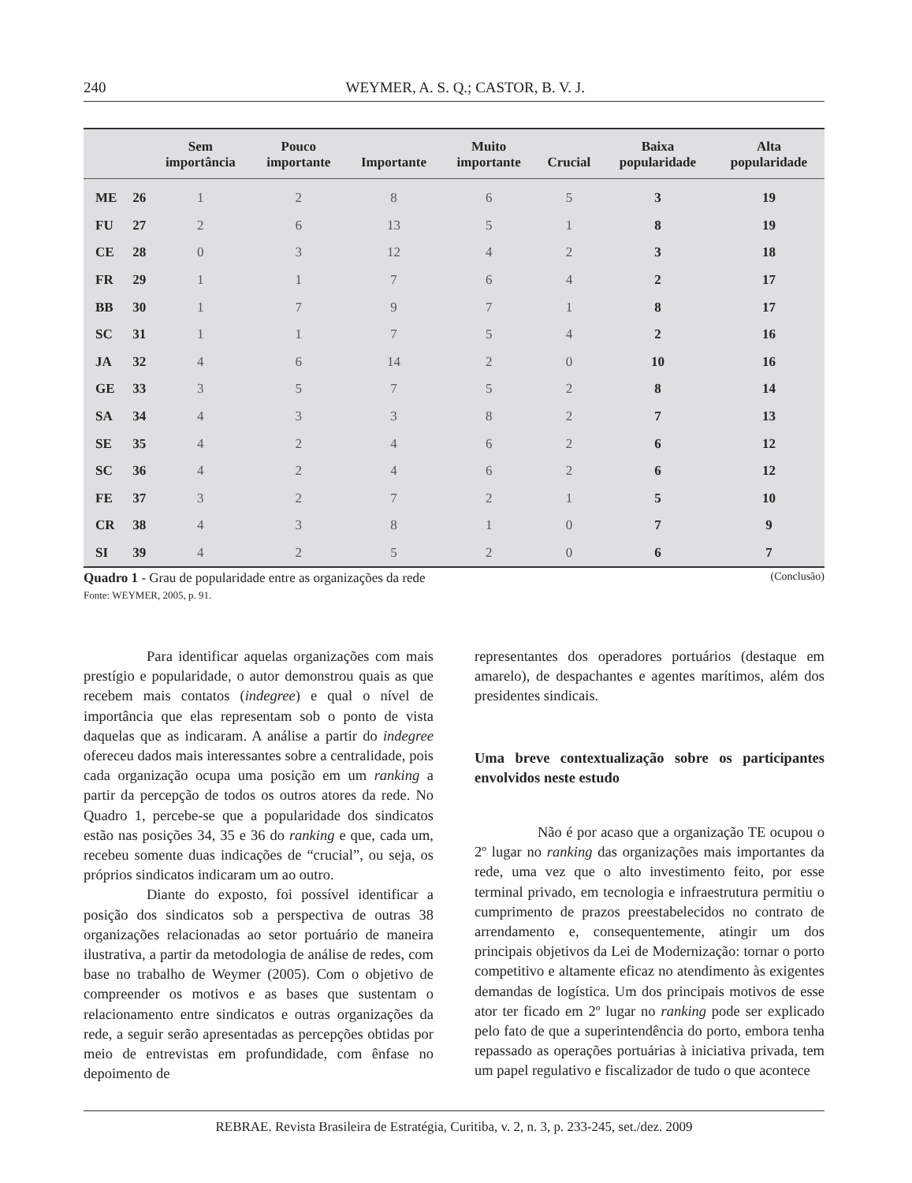240 WEYMER, A. S. Q.; CASTOR, B. V. J.
| | | Sem importância | Pouco importante | Importante | Muito importante | Crucial | Baixa popularidade | Alta popularidade |
| --- | --- | --- | --- | --- | --- | --- | --- | --- |
| ME | 26 | 1 | 2 | 8 | 6 | 5 | 3 | 19 |
| FU | 27 | 2 | 6 | 13 | 5 | 1 | 8 | 19 |
| CE | 28 | 0 | 3 | 12 | 4 | 2 | 3 | 18 |
| FR | 29 | 1 | 1 | 7 | 6 | 4 | 2 | 17 |
| BB | 30 | 1 | 7 | 9 | 7 | 1 | 8 | 17 |
| SC | 31 | 1 | 1 | 7 | 5 | 4 | 2 | 16 |
| JA | 32 | 4 | 6 | 14 | 2 | 0 | 10 | 16 |
| GE | 33 | 3 | 5 | 7 | 5 | 2 | 8 | 14 |
| SA | 34 | 4 | 3 | 3 | 8 | 2 | 7 | 13 |
| SE | 35 | 4 | 2 | 4 | 6 | 2 | 6 | 12 |
| SC | 36 | 4 | 2 | 4 | 6 | 2 | 6 | 12 |
| FE | 37 | 3 | 2 | 7 | 2 | 1 | 5 | 10 |
| CR | 38 | 4 | 3 | 8 | 1 | 0 | 7 | 9 |
| SI | 39 | 4 | 2 | 5 | 2 | 0 | 6 | 7 |
(Conclusão) Quadro 1 - Grau de popularidade entre as organizações da rede
Fonte: WEYMER, 2005, p. 91.
Para identificar aquelas organizações com mais prestígio e popularidade, o autor demonstrou quais as que recebem mais contatos (indegree) e qual o nível de importância que elas representam sob o ponto de vista daquelas que as indicaram. A análise a partir do indegree ofereceu dados mais interessantes sobre a centralidade, pois cada organização ocupa uma posição em um ranking a partir da percepção de todos os outros atores da rede. No Quadro 1, percebe-se que a popularidade dos sindicatos estão nas posições 34, 35 e 36 do ranking e que, cada um, recebeu somente duas indicações de “crucial”, ou seja, os próprios sindicatos indicaram um ao outro.
Diante do exposto, foi possível identificar a posição dos sindicatos sob a perspectiva de outras 38 organizações relacionadas ao setor portuário de maneira ilustrativa, a partir da metodologia de análise de redes, com base no trabalho de Weymer (2005). Com o objetivo de compreender os motivos e as bases que sustentam o relacionamento entre sindicatos e outras organizações da rede, a seguir serão apresentadas as percepções obtidas por meio de entrevistas em profundidade, com ênfase no depoimento de
representantes dos operadores portuários (destaque em amarelo), de despachantes e agentes marítimos, além dos presidentes sindicais.
Uma breve contextualização sobre os participantes envolvidos neste estudo
Não é por acaso que a organização TE ocupou o 2º lugar no ranking das organizações mais importantes da rede, uma vez que o alto investimento feito, por esse terminal privado, em tecnologia e infraestrutura permitiu o cumprimento de prazos preestabelecidos no contrato de arrendamento e, consequentemente, atingir um dos principais objetivos da Lei de Modernização: tornar o porto competitivo e altamente eficaz no atendimento às exigentes demandas de logística. Um dos principais motivos de esse ator ter ficado em 2º lugar no ranking pode ser explicado pelo fato de que a superintendência do porto, embora tenha repassado as operações portuárias à iniciativa privada, tem um papel regulativo e fiscalizador de tudo o que acontece
REBRAE. Revista Brasileira de Estratégia, Curitiba, v. 2, n. 3, p. 233-245, set./dez. 2009